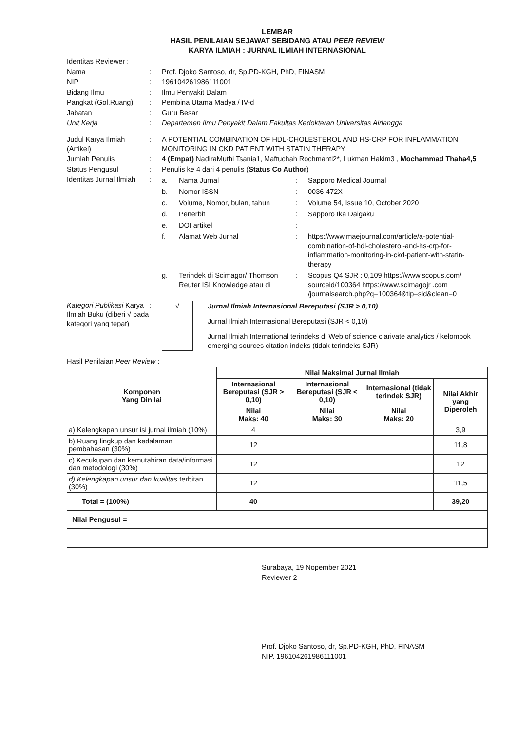LEMBAR
HASIL PENILAIAN SEJAWAT SEBIDANG ATAU PEER REVIEW
KARYA ILMIAH : JURNAL ILMIAH INTERNASIONAL
| Identitas Reviewer : | | |
| Nama | : | Prof. Djoko Santoso, dr, Sp.PD-KGH, PhD, FINASM |
| NIP | : | 196104261986111001 |
| Bidang Ilmu | : | Ilmu Penyakit Dalam |
| Pangkat (Gol.Ruang) | : | Pembina Utama Madya / IV-d |
| Jabatan | : | Guru Besar |
| Unit Kerja | : | Departemen Ilmu Penyakit Dalam Fakultas Kedokteran Universitas Airlangga |
| Judul Karya Ilmiah (Artikel) | : | A POTENTIAL COMBINATION OF HDL-CHOLESTEROL AND HS-CRP FOR INFLAMMATION MONITORING IN CKD PATIENT WITH STATIN THERAPY |
| Jumlah Penulis | : | 4 (Empat) NadiraMuthi Tsania1, Maftuchah Rochmanti2*, Lukman Hakim3 , Mochammad Thaha4,5 |
| Status Pengusul | : | Penulis ke 4 dari 4 penulis ( Status Co Author ) |
| Identitas Jurnal Ilmiah | : | / a. / Nama Jurnal / : / Sapporo Medical Journal / / b. / Nomor ISSN / : / 0036-472X / / c. / Volume, Nomor, bulan, tahun / : / Volume 54, Issue 10, October 2020 / / d. / Penerbit / : / Sapporo Ika Daigaku / / e. / DOI artikel / : / / / f. / Alamat Web Jurnal / : / https://www.maejournal.com/article/a-potential-combination-of-hdl-cholesterol-and-hs-crp-for-inflammation-monitoring-in-ckd-patient-with-statin-therapy / / g. / Terindek di Scimagor/ Thomson Reuter ISI Knowledge atau di / : / Scopus Q4 SJR : 0,109 https://www.scopus.com/ sourceid/100364 https://www.scimagojr .com /journalsearch.php?q=100364&tip=sid&clean=0 / |
| Kategori Publikasi Karya Ilmiah Buku (diberi √ pada kategori yang tepat) | : | / √ / Jurnal Ilmiah Internasional Bereputasi (SJR > 0,10) / / / Jurnal Ilmiah Internasional Bereputasi (SJR < 0,10) / / / Jurnal Ilmiah International terindeks di Web of science clarivate analytics / kelompok emerging sources citation indeks (tidak terindeks SJR) / |
Hasil Penilaian Peer Review :
| Komponen Yang Dinilai | Nilai Maksimal Jurnal Ilmiah | | | |
| --- | --- | --- | --- | --- |
| | Internasional Bereputasi (SJR > 0,10) | Internasional Bereputasi (SJR < 0,10) | Internasional (tidak terindek SJR) | Nilai Akhir yang Diperoleh |
| | Nilai Maks: 40 | Nilai Maks: 30 | Nilai Maks: 20 | |
| a) Kelengkapan unsur isi jurnal ilmiah (10%) | 4 | | | 3,9 |
| b) Ruang lingkup dan kedalaman pembahasan (30%) | 12 | | | 11,8 |
| c) Kecukupan dan kemutahiran data/informasi dan metodologi (30%) | 12 | | | 12 |
| d) Kelengkapan unsur dan kualitas terbitan (30%) | 12 | | | 11,5 |
| Total = (100%) | 40 | | | 39,20 |
| Nilai Pengusul = | | | | |
Surabaya, 19 Nopember 2021
Reviewer 2
Prof. Djoko Santoso, dr, Sp.PD-KGH, PhD, FINASM
NIP. 196104261986111001